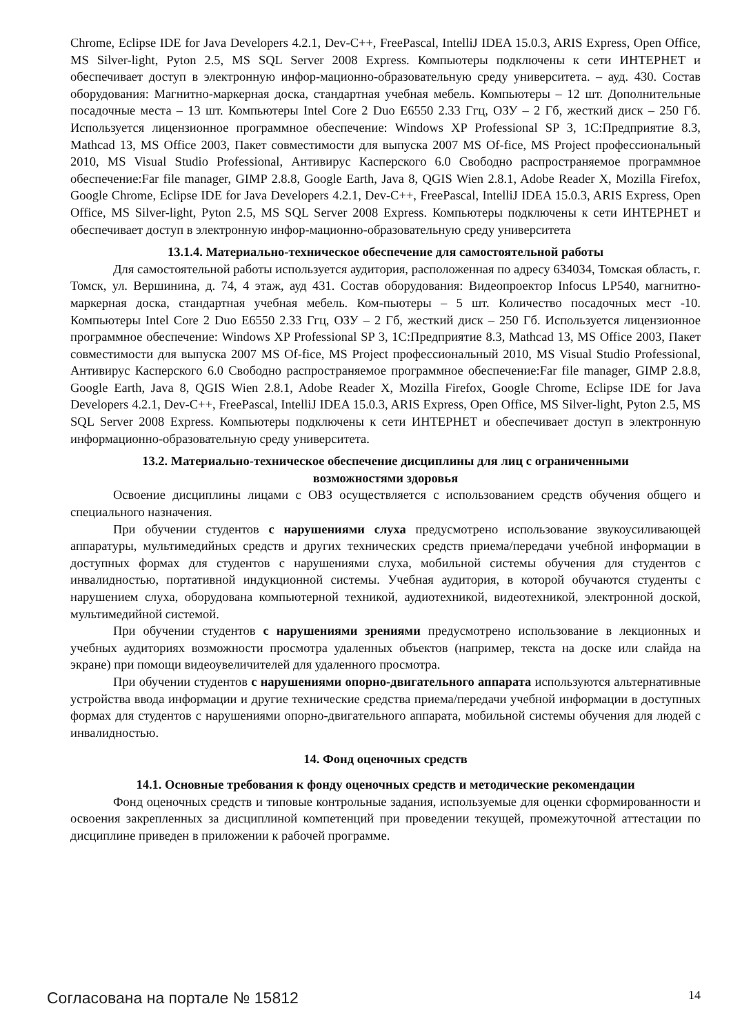Chrome, Eclipse IDE for Java Developers 4.2.1, Dev-C++, FreePascal, IntelliJ IDEA 15.0.3, ARIS Express, Open Office, MS Silver-light, Pyton 2.5, MS SQL Server 2008 Express. Компьютеры подключены к сети ИНТЕРНЕТ и обеспечивает доступ в электронную инфор-мационно-образовательную среду университета. – ауд. 430. Состав оборудования: Магнитно-маркерная доска, стандартная учебная мебель. Компьютеры – 12 шт. Дополнительные посадочные места – 13 шт. Компьютеры Intel Core 2 Duo E6550 2.33 Ггц, ОЗУ – 2 Гб, жесткий диск – 250 Гб. Используется лицензионное программное обеспечение: Windows XP Professional SP 3, 1С:Предприятие 8.3, Mathcad 13, MS Office 2003, Пакет совместимости для выпуска 2007 MS Of-fice, MS Project профессиональный 2010, MS Visual Studio Professional, Антивирус Касперского 6.0 Свободно распространяемое программное обеспечение:Far file manager, GIMP 2.8.8, Google Earth, Java 8, QGIS Wien 2.8.1, Adobe Reader X, Mozilla Firefox, Google Chrome, Eclipse IDE for Java Developers 4.2.1, Dev-C++, FreePascal, IntelliJ IDEA 15.0.3, ARIS Express, Open Office, MS Silver-light, Pyton 2.5, MS SQL Server 2008 Express. Компьютеры подключены к сети ИНТЕРНЕТ и обеспечивает доступ в электронную инфор-мационно-образовательную среду университета
13.1.4. Материально-техническое обеспечение для самостоятельной работы
Для самостоятельной работы используется аудитория, расположенная по адресу 634034, Томская область, г. Томск, ул. Вершинина, д. 74, 4 этаж, ауд 431. Состав оборудования: Видеопроектор Infocus LP540, магнитно-маркерная доска, стандартная учебная мебель. Ком-пьютеры – 5 шт. Количество посадочных мест -10. Компьютеры Intel Core 2 Duo E6550 2.33 Ггц, ОЗУ – 2 Гб, жесткий диск – 250 Гб. Используется лицензионное программное обеспечение: Windows XP Professional SP 3, 1С:Предприятие 8.3, Mathcad 13, MS Office 2003, Пакет совместимости для выпуска 2007 MS Of-fice, MS Project профессиональный 2010, MS Visual Studio Professional, Антивирус Касперского 6.0 Свободно распространяемое программное обеспечение:Far file manager, GIMP 2.8.8, Google Earth, Java 8, QGIS Wien 2.8.1, Adobe Reader X, Mozilla Firefox, Google Chrome, Eclipse IDE for Java Developers 4.2.1, Dev-C++, FreePascal, IntelliJ IDEA 15.0.3, ARIS Express, Open Office, MS Silver-light, Pyton 2.5, MS SQL Server 2008 Express. Компьютеры подключены к сети ИНТЕРНЕТ и обеспечивает доступ в электронную информационно-образовательную среду университета.
13.2. Материально-техническое обеспечение дисциплины для лиц с ограниченными
возможностями здоровья
Освоение дисциплины лицами с ОВЗ осуществляется с использованием средств обучения общего и специального назначения.
При обучении студентов с нарушениями слуха предусмотрено использование звукоусиливающей аппаратуры, мультимедийных средств и других технических средств приема/передачи учебной информации в доступных формах для студентов с нарушениями слуха, мобильной системы обучения для студентов с инвалидностью, портативной индукционной системы. Учебная аудитория, в которой обучаются студенты с нарушением слуха, оборудована компьютерной техникой, аудиотехникой, видеотехникой, электронной доской, мультимедийной системой.
При обучении студентов с нарушениями зрениями предусмотрено использование в лекционных и учебных аудиториях возможности просмотра удаленных объектов (например, текста на доске или слайда на экране) при помощи видеоувеличителей для удаленного просмотра.
При обучении студентов с нарушениями опорно-двигательного аппарата используются альтернативные устройства ввода информации и другие технические средства приема/передачи учебной информации в доступных формах для студентов с нарушениями опорно-двигательного аппарата, мобильной системы обучения для людей с инвалидностью.
14. Фонд оценочных средств
14.1. Основные требования к фонду оценочных средств и методические рекомендации
Фонд оценочных средств и типовые контрольные задания, используемые для оценки сформированности и освоения закрепленных за дисциплиной компетенций при проведении текущей, промежуточной аттестации по дисциплине приведен в приложении к рабочей программе.
Согласована на портале № 15812 14